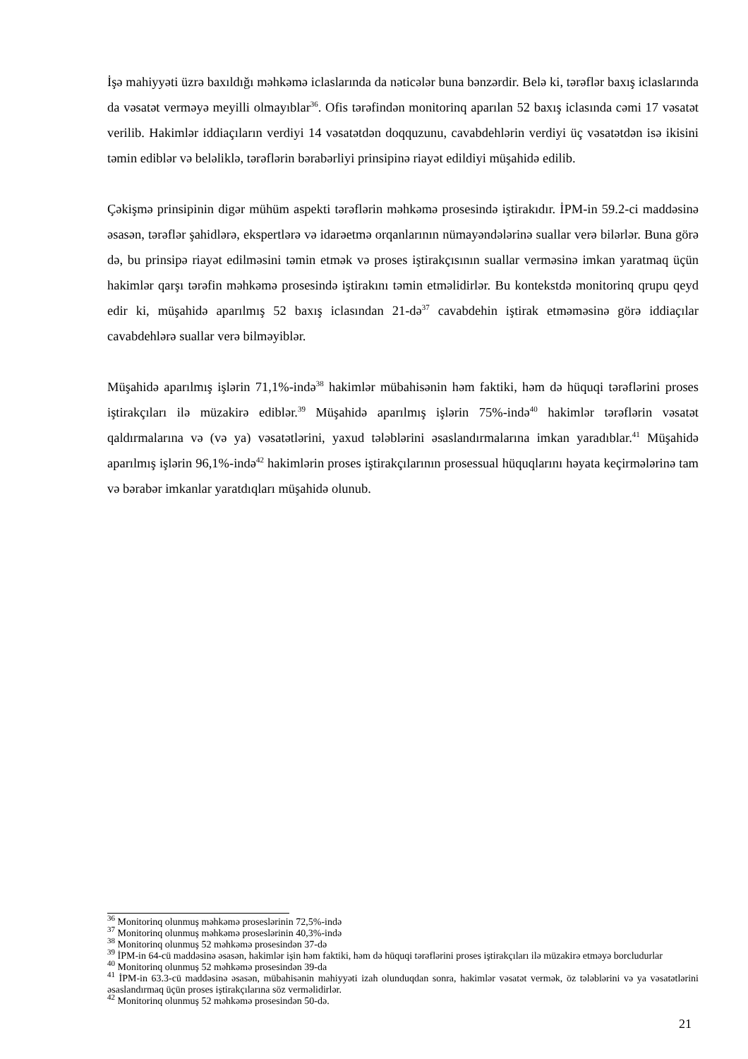İşə mahiyyəti üzrə baxıldığı məhkəmə iclaslarında da nəticələr buna bənzərdir. Belə ki, tərəflər baxış iclaslarında da vəsatət verməyə meyilli olmayıblar<sup>36</sup>. Ofis tərəfindən monitorinq aparılan 52 baxış iclasında cəmi 17 vəsatət verilib. Hakimlər iddiaçıların verdiyi 14 vəsatətdən doqquzunu, cavabdehlərin verdiyi üç vəsatətdən isə ikisini təmin ediblər və beləliklə, tərəflərin bərabərliyi prinsipinə riayət edildiyi müşahidə edilib.
Çəkişmə prinsipinin digər mühüm aspekti tərəflərin məhkəmə prosesində iştirakıdır. İPM-in 59.2-ci maddəsinə əsasən, tərəflər şahidlərə, ekspertlərə və idarəetmə orqanlarının nümayəndələrinə suallar verə bilərlər. Buna görə də, bu prinsipə riayət edilməsini təmin etmək və proses iştirakçısının suallar verməsinə imkan yaratmaq üçün hakimlər qarşı tərəfin məhkəmə prosesində iştirakını təmin etməlidirlər. Bu kontekstdə monitorinq qrupu qeyd edir ki, müşahidə aparılmış 52 baxış iclasından 21-də<sup>37</sup> cavabdehin iştirak etməməsinə görə iddiaçılar cavabdehlərə suallar verə bilməyiblər.
Müşahidə aparılmış işlərin 71,1%-ində<sup>38</sup> hakimlər mübahisənin həm faktiki, həm də hüquqi tərəflərini proses iştirakçıları ilə müzakirə ediblər.<sup>39</sup> Müşahidə aparılmış işlərin 75%-ində<sup>40</sup> hakimlər tərəflərin vəsatət qaldırmalarına və (və ya) vəsatətlərini, yaxud tələblərini əsaslandırmalarına imkan yaradıblar.<sup>41</sup> Müşahidə aparılmış işlərin 96,1%-ində<sup>42</sup> hakimlərin proses iştirakçılarının prosessual hüquqlarını həyata keçirmələrinə tam və bərabər imkanlar yaratdıqları müşahidə olunub.
<sup>36</sup> Monitorinq olunmuş məhkəmə proseslərinin 72,5%-ində
<sup>37</sup> Monitorinq olunmuş məhkəmə proseslərinin 40,3%-ində
<sup>38</sup> Monitorinq olunmuş 52 məhkəmə prosesindən 37-də
<sup>39</sup> İPM-in 64-cü maddəsinə əsasən, hakimlər işin həm faktiki, həm də hüquqi tərəflərini proses iştirakçıları ilə müzakirə etməyə borcludurlar
<sup>40</sup> Monitorinq olunmuş 52 məhkəmə prosesindən 39-da
<sup>41</sup> İPM-in 63.3-cü maddəsinə əsasən, mübahisənin mahiyyəti izah olunduqdan sonra, hakimlər vəsatət vermək, öz tələblərini və ya vəsatətlərini əsaslandırmaq üçün proses iştirakçılarına söz verməlidirlər.
<sup>42</sup> Monitorinq olunmuş 52 məhkəmə prosesindən 50-də.
21